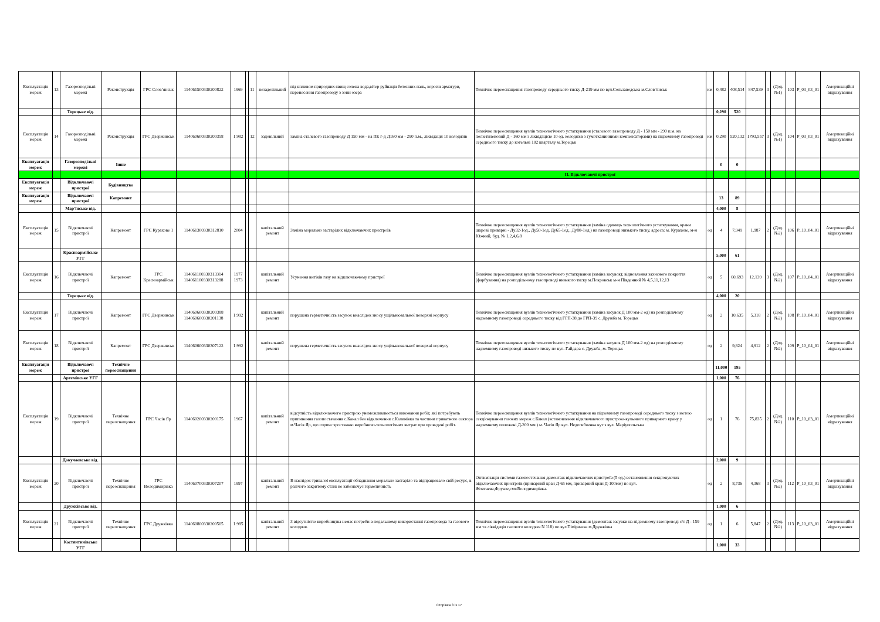| Експлуатація мереж | 13 | Газорозподільні мережі | Реконструкція | ГРС Слов’янськ | 114061500330200822 | 1969 | | 11 | незадовільний | під впливом природних явищ солена вода,вітер руйнація бетонних паль, корозія арматури, перенесення газопроводу з зони озера | Технічне переоснащення газопроводу середнього тиску Д-219 мм по вул.Сользаводська м.Слов"янськ | км | 0,482 | 408,514 | 847,539 | 3 | (Дод. №1) | 103 | P_03_03_01 | Амортизаційні відрахування |
| | | Торецьке від. | | | | | | | | | | | 0,290 | 520 | | | | | | |
| Експлуатація мереж | 14 | Газорозподільні мережі | Реконструкція | ГРС Дзержинськ | 114060600330200358 | 1 982 | | 12 | задовільний | заміна сталевого газопроводу Д 150 мм - на ПЕ г-д Д160 мм - 290 п.м., ліквідація 10 колодязів | Технічне переоснащення вузлів технологічного устаткування (сталевого газопроводу Д - 150 мм - 290 п.м. на поліетиленовий Д - 160 мм з ліквідацією 10 од. колодязів з гумотканинними компенсаторами) на підземному газопроводі середнього тиску до котельні 102 кварталу м.Торецьк | км | 0,290 | 520,132 | 1793,557 | 3 | (Дод. №1) | 104 | P_03_03_01 | Амортизаційні відрахування |
| Експлуатація мереж | | Газорозподільні мережі | Інше | | | | | | | | | | 0 | 0 | | | | | | |
| | | | | | | | | | | | ІІ. Відключаючі пристрої | | | | | | | | | |
| Експлуатація мереж | | Відключаючі пристрої | Будівництво | | | | | | | | | | | | | | | | | |
| Експлуатація мереж | | Відключаючі пристрої | Капремонт | | | | | | | | | | 13 | 89 | | | | | | |
| | | Мар'їнське від. | | | | | | | | | | | 4,000 | 8 | | | | | | |
| Експлуатація мереж | 15 | Відключаючі пристрої | Капремонт | ГРС Курахове 1 | 114061300330312810 | 2004 | | | капітальний ремонт | Заміна морально застарілих відключаючих пристроїв | Технічне переоснащення вузлів технологічного устаткування (заміна одиниць технологічного устаткування, крани шарові приварні - Ду32-1од., Ду50-1од, Ду65-1од., Ду80-1од.) на газопроводі низького тиску, адреса: м. Курахове, м-н Южний, буд. № 1,2,4,6,8 | од | 4 | 7,949 | 1,987 | 2 | (Дод. №2) | 106 | P_10_04_01 | Амортизаційні відрахування |
| | | Красноармійське УГГ | | | | | | | | | | | 5,000 | 61 | | | | | | |
| Експлуатація мереж | 16 | Відключаючі пристрої | Капремонт | ГРС Красноармійськ | 114061100330313314 114061100330313288 | 1977 1973 | | | капітальний ремонт | Усунення витіків газу на відключаючому пристрої | Технічне переоснащення вузлів технологічного устаткування (заміна засувок); відновлення захисного покриття (фарбування) на розподільному газопроводі низького тиску м.Покровськ м-н Південний № 4,5,11,12,13 | од | 5 | 60,693 | 12,139 | 3 | (Дод. №2) | 107 | P_10_04_01 | Амортизаційні відрахування |
| | | Торецьке від. | | | | | | | | | | | 4,000 | 20 | | | | | | |
| Експлуатація мереж | 17 | Відключаючі пристрої | Капремонт | ГРС Дзержинськ | 114060600330200388 114060600330201138 | 1 992 | | | капітальний ремонт | порушена герметичність засувок внаслідок зносу ущільнювальної поверхні корпусу | Технічне переоснащення вузлів технологічного устаткування (заміна засувок Д 100 мм-2 од) на розподільчому надземному газопроводі середнього тиску від ГРП-38 до ГРП-39 с. Дружба м. Торецьк | од | 2 | 10,635 | 5,318 | 2 | (Дод. №2) | 108 | P_10_04_01 | Амортизаційні відрахування |
| Експлуатація мереж | 18 | Відключаючі пристрої | Капремонт | ГРС Дзержинськ | 114060600330307122 | 1 992 | | | капітальний ремонт | порушена герметичність засувок внаслідок зносу ущільнювальної поверхні корпусу | Технічне переоснащення вузлів технологічного устаткування (заміна засувок Д 100 мм-2 од) на розподільчому надземному газопроводі низького тиску по вул. Гайдара с. Дружба, м. Торецьк | од | 2 | 9,824 | 4,912 | 2 | (Дод. №2) | 109 | P_10_04_01 | Амортизаційні відрахування |
| Експлуатація мереж | | Відключаючі пристрої | Технічне переоснащення | | | | | | | | | | 11,000 | 195 | | | | | | |
| | | Артемівське УГГ | | | | | | | | | | | 1,000 | 76 | | | | | | |
| Експлуатація мереж | 19 | Відключаючі пристрої | Технічне переоснащення | ГРС Часів Яр | 114060200330200175 | 1967 | | | капітальний ремонт | відсутність відключаючого пристрою унеможливлюється виконання робіт, які потребують припинення газопостачання с.Канал без відключення с.Калинівка та частини приватного сектора м.Часів Яр, що сприяє зростанню виробничо-технологічних витрат при проведені робіт. | Технічне переоснащення вузлів технологічного устаткування на підземному газопроводі середнього тиску з метою секціонування газових мереж с.Канал (встановлення відключаючого пристрою-кульового приварного крану у надземному положені Д-200 мм ) м. Часів Яр вул. Недогибченка кут з вул. Маріупольська | од | 1 | 76 | 75,835 | 2 | (Дод. №2) | 110 | P_10_03_01 | Амортизаційні відрахування |
| | | Докучаєвське від. | | | | | | | | | | | 2,000 | 9 | | | | | | |
| Експлуатація мереж | 20 | Відключаючі пристрої | Технічне переоснащення | ГРС Володимирівка | 114060700330307207 | 1997 | | | капітальний ремонт | В наслідок тривалої експлуатації обладнання морально застаріло та відпрацювало свій ресурс, в разічого закритому стані не забезпечує герметичність | Оптимізація системи газопостачання демонтаж відключаючих пристроїв (5 од.) встановлення секціонуючих відключаючих пристроїв (приварний кран Д-65 мм, приварний кран Д-100мм) по вул. Жовтнева,Фрунзе,смт.Володимирівка. | од | 2 | 8,736 | 4,368 | 3 | (Дод. №2) | 112 | P_10_03_01 | Амортизаційні відрахування |
| | | Дружківське від. | | | | | | | | | | | 1,000 | 6 | | | | | | |
| Експлуатація мереж | 21 | Відключаючі пристрої | Технічне переоснащення | ГРС Дружківка | 114060800330200505 | 1 985 | | | капітальний ремонт | З відсутністю виробництва немає потреби в подальшому використанні газопровода та газового колодязя. | Технічне переоснащення вузлів технологічного устаткування (демонтаж засувки на підземному газопроводі с/т Д - 159 мм та ліквідація газового колодязя N 118) по вул.Тімірязева м.Дружківка | од | 1 | 6 | 5,847 | 2 | (Дод. №2) | 113 | P_10_03_01 | Амортизаційні відрахування |
| | | Костянтинівське УГГ | | | | | | | | | | | 1,000 | 33 | | | | | | |
Сторінка 3 із 17